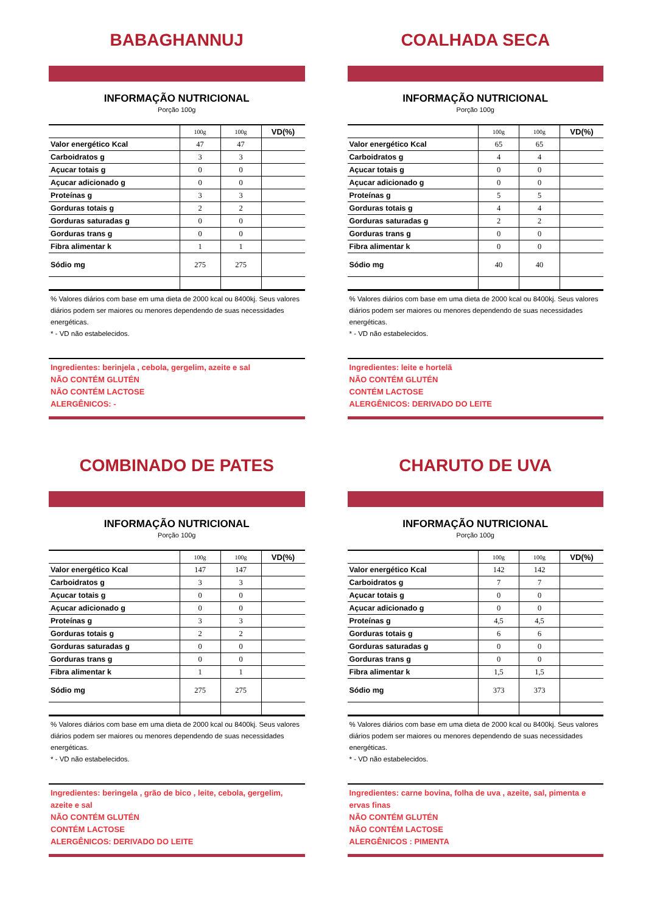BABAGHANNUJ
INFORMAÇÃO NUTRICIONAL
Porção 100g
| | 100g | 100g | VD(%) |
| --- | --- | --- | --- |
| Valor energético Kcal | 47 | 47 | |
| Carboidratos g | 3 | 3 | |
| Açucar totais g | 0 | 0 | |
| Açucar adicionado g | 0 | 0 | |
| Proteínas g | 3 | 3 | |
| Gorduras totais g | 2 | 2 | |
| Gorduras saturadas g | 0 | 0 | |
| Gorduras trans g | 0 | 0 | |
| Fibra alimentar k | 1 | 1 | |
| Sódio mg | 275 | 275 | |
% Valores diários com base em uma dieta de 2000 kcal ou 8400kj. Seus valores diários podem ser maiores ou menores dependendo de suas necessidades energéticas.
* - VD não estabelecidos.
Ingredientes: berinjela , cebola, gergelim, azeite e sal
NÃO CONTÉM GLUTÉN
NÃO CONTÉM LACTOSE
ALERGÊNICOS: -
COALHADA SECA
INFORMAÇÃO NUTRICIONAL
Porção 100g
| | 100g | 100g | VD(%) |
| --- | --- | --- | --- |
| Valor energético Kcal | 65 | 65 | |
| Carboidratos g | 4 | 4 | |
| Açucar totais g | 0 | 0 | |
| Açucar adicionado g | 0 | 0 | |
| Proteínas g | 5 | 5 | |
| Gorduras totais g | 4 | 4 | |
| Gorduras saturadas g | 2 | 2 | |
| Gorduras trans g | 0 | 0 | |
| Fibra alimentar k | 0 | 0 | |
| Sódio mg | 40 | 40 | |
% Valores diários com base em uma dieta de 2000 kcal ou 8400kj. Seus valores diários podem ser maiores ou menores dependendo de suas necessidades energéticas.
* - VD não estabelecidos.
Ingredientes: leite e hortelã
NÃO CONTÉM GLUTÉN
CONTÉM LACTOSE
ALERGÊNICOS: DERIVADO DO LEITE
COMBINADO DE PATES
INFORMAÇÃO NUTRICIONAL
Porção 100g
| | 100g | 100g | VD(%) |
| --- | --- | --- | --- |
| Valor energético Kcal | 147 | 147 | |
| Carboidratos g | 3 | 3 | |
| Açucar totais g | 0 | 0 | |
| Açucar adicionado g | 0 | 0 | |
| Proteínas g | 3 | 3 | |
| Gorduras totais g | 2 | 2 | |
| Gorduras saturadas g | 0 | 0 | |
| Gorduras trans g | 0 | 0 | |
| Fibra alimentar k | 1 | 1 | |
| Sódio mg | 275 | 275 | |
% Valores diários com base em uma dieta de 2000 kcal ou 8400kj. Seus valores diários podem ser maiores ou menores dependendo de suas necessidades energéticas.
* - VD não estabelecidos.
Ingredientes: beringela , grão de bico , leite, cebola, gergelim, azeite e sal
NÃO CONTÉM GLUTÉN
CONTÉM LACTOSE
ALERGÊNICOS: DERIVADO DO LEITE
CHARUTO DE UVA
INFORMAÇÃO NUTRICIONAL
Porção 100g
| | 100g | 100g | VD(%) |
| --- | --- | --- | --- |
| Valor energético Kcal | 142 | 142 | |
| Carboidratos g | 7 | 7 | |
| Açucar totais g | 0 | 0 | |
| Açucar adicionado g | 0 | 0 | |
| Proteínas g | 4,5 | 4,5 | |
| Gorduras totais g | 6 | 6 | |
| Gorduras saturadas g | 0 | 0 | |
| Gorduras trans g | 0 | 0 | |
| Fibra alimentar k | 1,5 | 1,5 | |
| Sódio mg | 373 | 373 | |
% Valores diários com base em uma dieta de 2000 kcal ou 8400kj. Seus valores diários podem ser maiores ou menores dependendo de suas necessidades energéticas.
* - VD não estabelecidos.
Ingredientes: carne bovina, folha de uva , azeite, sal, pimenta e ervas finas
NÃO CONTÉM GLUTÉN
NÃO CONTÉM LACTOSE
ALERGÊNICOS : PIMENTA